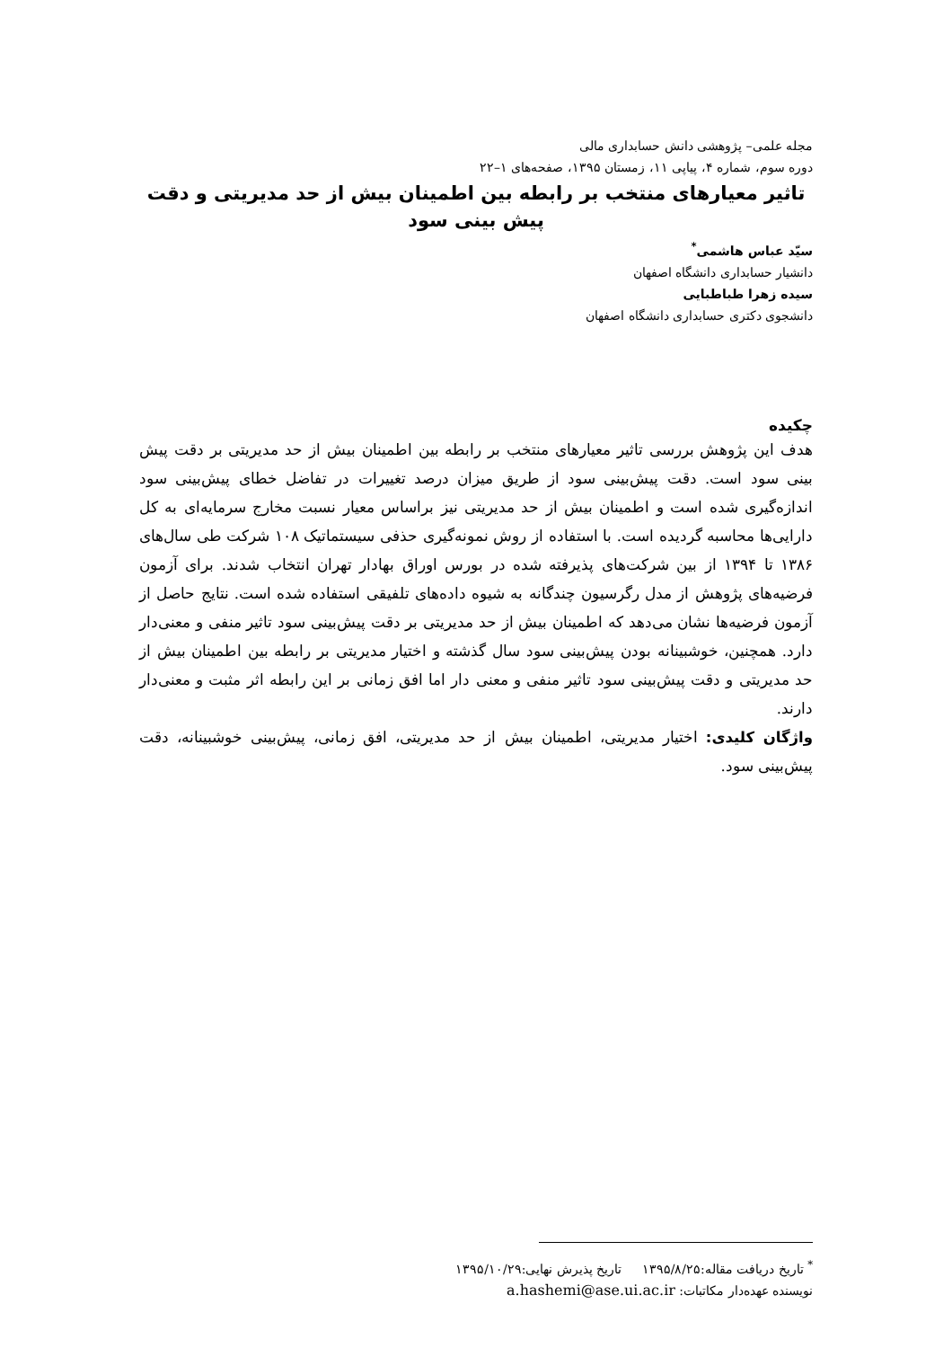مجله علمی– پژوهشی دانش حسابداری مالی
دوره سوم، شماره ۴، پیاپی ۱۱، زمستان ۱۳۹۵، صفحه‌های ۱–۲۲
تاثیر معیارهای منتخب بر رابطه بین اطمینان بیش از حد مدیریتی و دقت پیش بینی سود
سیّد عباس هاشمی<sup>*</sup>
دانشیار حسابداری دانشگاه اصفهان
سیده زهرا طباطبایی
دانشجوی دکتری حسابداری دانشگاه اصفهان
چکیده
هدف این پژوهش بررسی تاثیر معیارهای منتخب بر رابطه بین اطمینان بیش از حد مدیریتی بر دقت پیش بینی سود است. دقت پیش‌بینی سود از طریق میزان درصد تغییرات در تفاضل خطای پیش‌بینی سود اندازه‌گیری شده است و اطمینان بیش از حد مدیریتی نیز براساس معیار نسبت مخارج سرمایه‌ای به کل دارایی‌ها محاسبه گردیده است. با استفاده از روش نمونه‌گیری حذفی سیستماتیک ۱۰۸ شرکت طی سال‌های ۱۳۸۶ تا ۱۳۹۴ از بین شرکت‌های پذیرفته شده در بورس اوراق بهادار تهران انتخاب شدند. برای آزمون فرضیه‌های پژوهش از مدل رگرسیون چندگانه به شیوه داده‌های تلفیقی استفاده شده است. نتایج حاصل از آزمون فرضیه‌ها نشان می‌دهد که اطمینان بیش از حد مدیریتی بر دقت پیش‌بینی سود تاثیر منفی و معنی‌دار دارد. همچنین، خوشبینانه بودن پیش‌بینی سود سال گذشته و اختیار مدیریتی بر رابطه بین اطمینان بیش از حد مدیریتی و دقت پیش‌بینی سود تاثیر منفی و معنی دار اما افق زمانی بر این رابطه اثر مثبت و معنی‌دار دارند.
واژگان کلیدی: اختیار مدیریتی، اطمینان بیش از حد مدیریتی، افق زمانی، پیش‌بینی خوشبینانه، دقت پیش‌بینی سود.
<sup>*</sup> تاریخ دریافت مقاله:۱۳۹۵/۸/۲۵ تاریخ پذیرش نهایی:۱۳۹۵/۱۰/۲۹
نویسنده عهده‌دار مکاتبات: a.hashemi@ase.ui.ac.ir